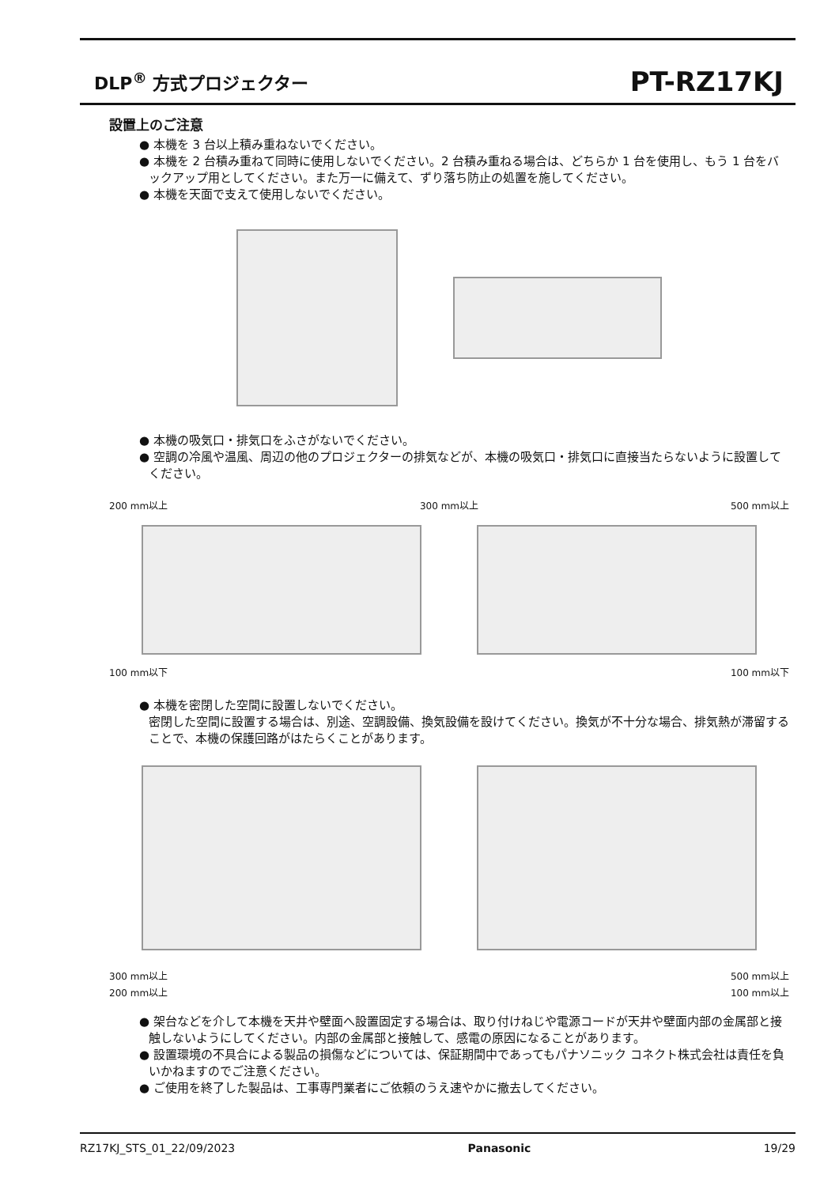DLP<sup>®</sup> 方式プロジェクター
PT-RZ17KJ
設置上のご注意
● 本機を 3 台以上積み重ねないでください。
● 本機を 2 台積み重ねて同時に使用しないでください。2 台積み重ねる場合は、どちらか 1 台を使用し、もう 1 台をバックアップ用としてください。また万一に備えて、ずり落ち防止の処置を施してください。
● 本機を天面で支えて使用しないでください。
● 本機の吸気口・排気口をふさがないでください。
● 空調の冷風や温風、周辺の他のプロジェクターの排気などが、本機の吸気口・排気口に直接当たらないように設置してください。
200 mm以上 300 mm以上 500 mm以上
100 mm以下 100 mm以下
● 本機を密閉した空間に設置しないでください。
密閉した空間に設置する場合は、別途、空調設備、換気設備を設けてください。換気が不十分な場合、排気熱が滞留することで、本機の保護回路がはたらくことがあります。
300 mm以上 500 mm以上
200 mm以上 100 mm以上
● 架台などを介して本機を天井や壁面へ設置固定する場合は、取り付けねじや電源コードが天井や壁面内部の金属部と接触しないようにしてください。内部の金属部と接触して、感電の原因になることがあります。
● 設置環境の不具合による製品の損傷などについては、保証期間中であってもパナソニック コネクト株式会社は責任を負いかねますのでご注意ください。
● ご使用を終了した製品は、工事専門業者にご依頼のうえ速やかに撤去してください。
RZ17KJ_STS_01_22/09/2023 Panasonic 19/29